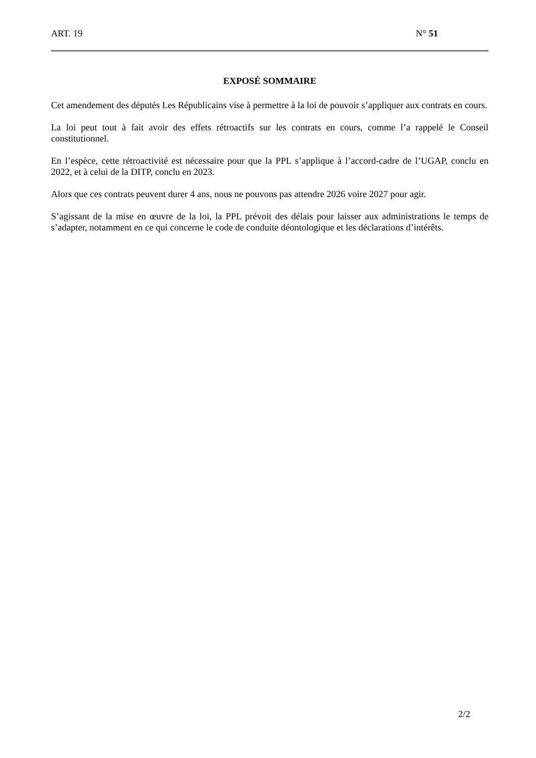ART. 19 N° 51
EXPOSÉ SOMMAIRE
Cet amendement des députés Les Républicains vise à permettre à la loi de pouvoir s’appliquer aux contrats en cours.
La loi peut tout à fait avoir des effets rétroactifs sur les contrats en cours, comme l’a rappelé le Conseil constitutionnel.
En l’espèce, cette rétroactivité est nécessaire pour que la PPL s’applique à l’accord-cadre de l’UGAP, conclu en 2022, et à celui de la DITP, conclu en 2023.
Alors que ces contrats peuvent durer 4 ans, nous ne pouvons pas attendre 2026 voire 2027 pour agir.
S’agissant de la mise en œuvre de la loi, la PPL prévoit des délais pour laisser aux administrations le temps de s’adapter, notamment en ce qui concerne le code de conduite déontologique et les déclarations d’intérêts.
2/2